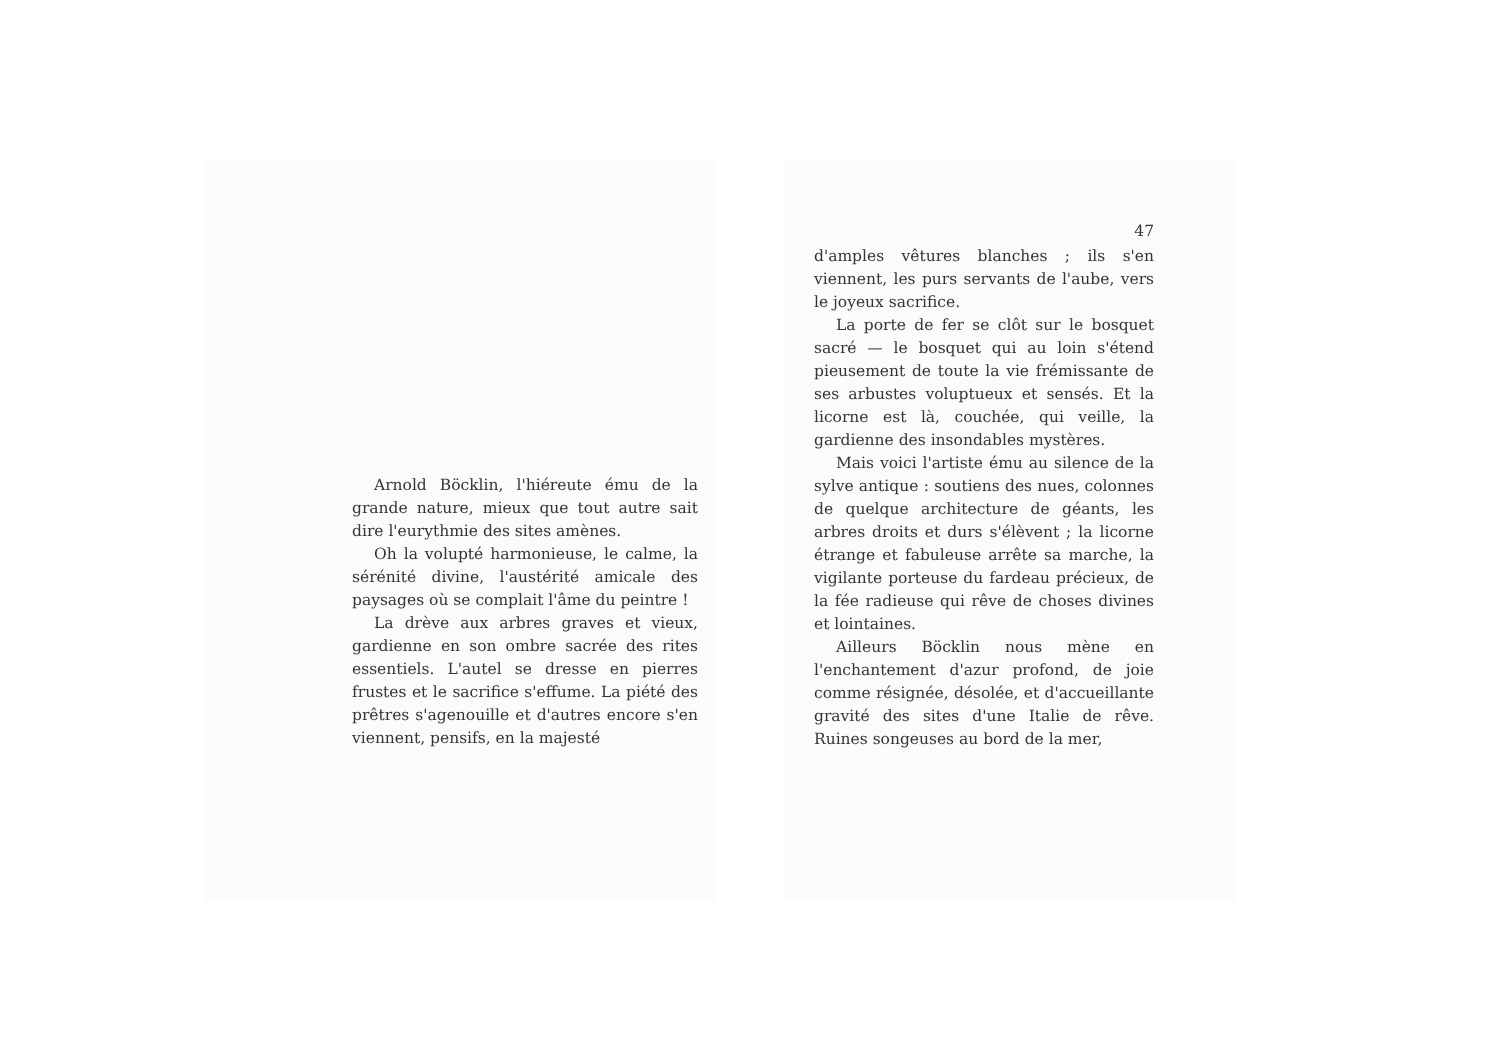Arnold Böcklin, l'hiéreute ému de la grande nature, mieux que tout autre sait dire l'eurythmie des sites amènes.
Oh la volupté harmonieuse, le calme, la sérénité divine, l'austérité amicale des paysages où se complait l'âme du peintre !
La drève aux arbres graves et vieux, gardienne en son ombre sacrée des rites essentiels. L'autel se dresse en pierres frustes et le sacrifice s'effume. La piété des prêtres s'agenouille et d'autres encore s'en viennent, pensifs, en la majesté
47
d'amples vêtures blanches ; ils s'en viennent, les purs servants de l'aube, vers le joyeux sacrifice.
La porte de fer se clôt sur le bosquet sacré — le bosquet qui au loin s'étend pieusement de toute la vie frémissante de ses arbustes voluptueux et sensés. Et la licorne est là, couchée, qui veille, la gardienne des insondables mystères.
Mais voici l'artiste ému au silence de la sylve antique : soutiens des nues, colonnes de quelque architecture de géants, les arbres droits et durs s'élèvent ; la licorne étrange et fabuleuse arrête sa marche, la vigilante porteuse du fardeau précieux, de la fée radieuse qui rêve de choses divines et lointaines.
Ailleurs Böcklin nous mène en l'enchantement d'azur profond, de joie comme résignée, désolée, et d'accueillante gravité des sites d'une Italie de rêve. Ruines songeuses au bord de la mer,